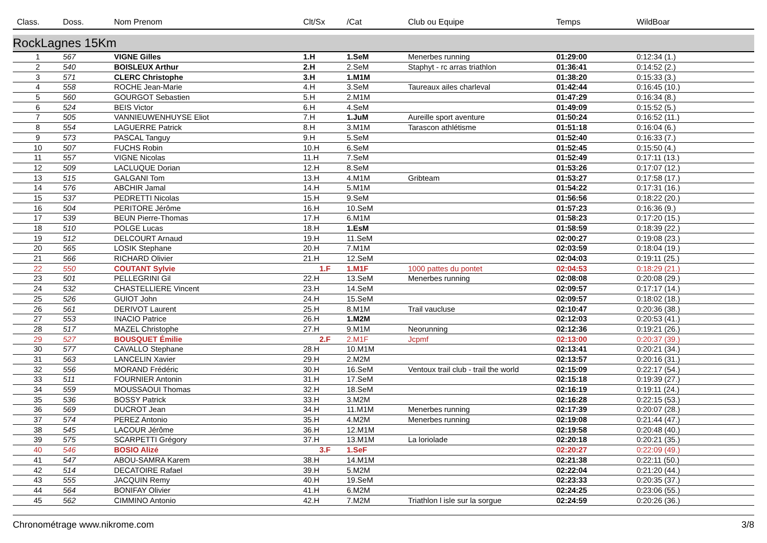| Class. | Doss. | Nom Prenom | Clt/Sx | /Cat | Club ou Equipe | Temps | WildBoar |
| --- | --- | --- | --- | --- | --- | --- | --- |
| RockLagnes 15Km | | | | | | | |
| 1 | 567 | VIGNE Gilles | 1.H | 1.SeM | Menerbes running | 01:29:00 | 0:12:34 (1.) |
| 2 | 540 | BOISLEUX Arthur | 2.H | 2.SeM | Staphyt - rc arras triathlon | 01:36:41 | 0:14:52 (2.) |
| 3 | 571 | CLERC Christophe | 3.H | 1.M1M | | 01:38:20 | 0:15:33 (3.) |
| 4 | 558 | ROCHE Jean-Marie | 4.H | 3.SeM | Taureaux ailes charleval | 01:42:44 | 0:16:45 (10.) |
| 5 | 560 | GOURGOT Sebastien | 5.H | 2.M1M | | 01:47:29 | 0:16:34 (8.) |
| 6 | 524 | BEIS Victor | 6.H | 4.SeM | | 01:49:09 | 0:15:52 (5.) |
| 7 | 505 | VANNIEUWENHUYSE Eliot | 7.H | 1.JuM | Aureille sport aventure | 01:50:24 | 0:16:52 (11.) |
| 8 | 554 | LAGUERRE Patrick | 8.H | 3.M1M | Tarascon athlétisme | 01:51:18 | 0:16:04 (6.) |
| 9 | 573 | PASCAL Tanguy | 9.H | 5.SeM | | 01:52:40 | 0:16:33 (7.) |
| 10 | 507 | FUCHS Robin | 10.H | 6.SeM | | 01:52:45 | 0:15:50 (4.) |
| 11 | 557 | VIGNE Nicolas | 11.H | 7.SeM | | 01:52:49 | 0:17:11 (13.) |
| 12 | 509 | LACLUQUE Dorian | 12.H | 8.SeM | | 01:53:26 | 0:17:07 (12.) |
| 13 | 515 | GALGANI Tom | 13.H | 4.M1M | Gribteam | 01:53:27 | 0:17:58 (17.) |
| 14 | 576 | ABCHIR Jamal | 14.H | 5.M1M | | 01:54:22 | 0:17:31 (16.) |
| 15 | 537 | PEDRETTI Nicolas | 15.H | 9.SeM | | 01:56:56 | 0:18:22 (20.) |
| 16 | 504 | PERITORE Jérôme | 16.H | 10.SeM | | 01:57:23 | 0:16:36 (9.) |
| 17 | 539 | BEUN Pierre-Thomas | 17.H | 6.M1M | | 01:58:23 | 0:17:20 (15.) |
| 18 | 510 | POLGE Lucas | 18.H | 1.EsM | | 01:58:59 | 0:18:39 (22.) |
| 19 | 512 | DELCOURT Arnaud | 19.H | 11.SeM | | 02:00:27 | 0:19:08 (23.) |
| 20 | 565 | LOSIK Stephane | 20.H | 7.M1M | | 02:03:59 | 0:18:04 (19.) |
| 21 | 566 | RICHARD Olivier | 21.H | 12.SeM | | 02:04:03 | 0:19:11 (25.) |
| 22 | 550 | COUTANT Sylvie | 1.F | 1.M1F | 1000 pattes du pontet | 02:04:53 | 0:18:29 (21.) |
| 23 | 501 | PELLEGRINI Gil | 22.H | 13.SeM | Menerbes running | 02:08:08 | 0:20:08 (29.) |
| 24 | 532 | CHASTELLIERE Vincent | 23.H | 14.SeM | | 02:09:57 | 0:17:17 (14.) |
| 25 | 526 | GUIOT John | 24.H | 15.SeM | | 02:09:57 | 0:18:02 (18.) |
| 26 | 561 | DERIVOT Laurent | 25.H | 8.M1M | Trail vaucluse | 02:10:47 | 0:20:36 (38.) |
| 27 | 553 | INACIO Patrice | 26.H | 1.M2M | | 02:12:03 | 0:20:53 (41.) |
| 28 | 517 | MAZEL Christophe | 27.H | 9.M1M | Neorunning | 02:12:36 | 0:19:21 (26.) |
| 29 | 527 | BOUSQUET Émilie | 2.F | 2.M1F | Jcpmf | 02:13:00 | 0:20:37 (39.) |
| 30 | 577 | CAVALLO Stephane | 28.H | 10.M1M | | 02:13:41 | 0:20:21 (34.) |
| 31 | 563 | LANCELIN Xavier | 29.H | 2.M2M | | 02:13:57 | 0:20:16 (31.) |
| 32 | 556 | MORAND Frédéric | 30.H | 16.SeM | Ventoux trail club - trail the world | 02:15:09 | 0:22:17 (54.) |
| 33 | 511 | FOURNIER Antonin | 31.H | 17.SeM | | 02:15:18 | 0:19:39 (27.) |
| 34 | 559 | MOUSSAOUI Thomas | 32.H | 18.SeM | | 02:16:19 | 0:19:11 (24.) |
| 35 | 536 | BOSSY Patrick | 33.H | 3.M2M | | 02:16:28 | 0:22:15 (53.) |
| 36 | 569 | DUCROT Jean | 34.H | 11.M1M | Menerbes running | 02:17:39 | 0:20:07 (28.) |
| 37 | 574 | PEREZ Antonio | 35.H | 4.M2M | Menerbes running | 02:19:08 | 0:21:44 (47.) |
| 38 | 545 | LACOUR Jérôme | 36.H | 12.M1M | | 02:19:58 | 0:20:48 (40.) |
| 39 | 575 | SCARPETTI Grégory | 37.H | 13.M1M | La loriolade | 02:20:18 | 0:20:21 (35.) |
| 40 | 546 | BOSIO Alizé | 3.F | 1.SeF | | 02:20:27 | 0:22:09 (49.) |
| 41 | 547 | ABOU-SAMRA Karem | 38.H | 14.M1M | | 02:21:38 | 0:22:11 (50.) |
| 42 | 514 | DECATOIRE Rafael | 39.H | 5.M2M | | 02:22:04 | 0:21:20 (44.) |
| 43 | 555 | JACQUIN Remy | 40.H | 19.SeM | | 02:23:33 | 0:20:35 (37.) |
| 44 | 564 | BONIFAY Olivier | 41.H | 6.M2M | | 02:24:25 | 0:23:06 (55.) |
| 45 | 562 | CIMMINO Antonio | 42.H | 7.M2M | Triathlon l isle sur la sorgue | 02:24:59 | 0:20:26 (36.) |
Chronométrage www.nikrome.com 3/8